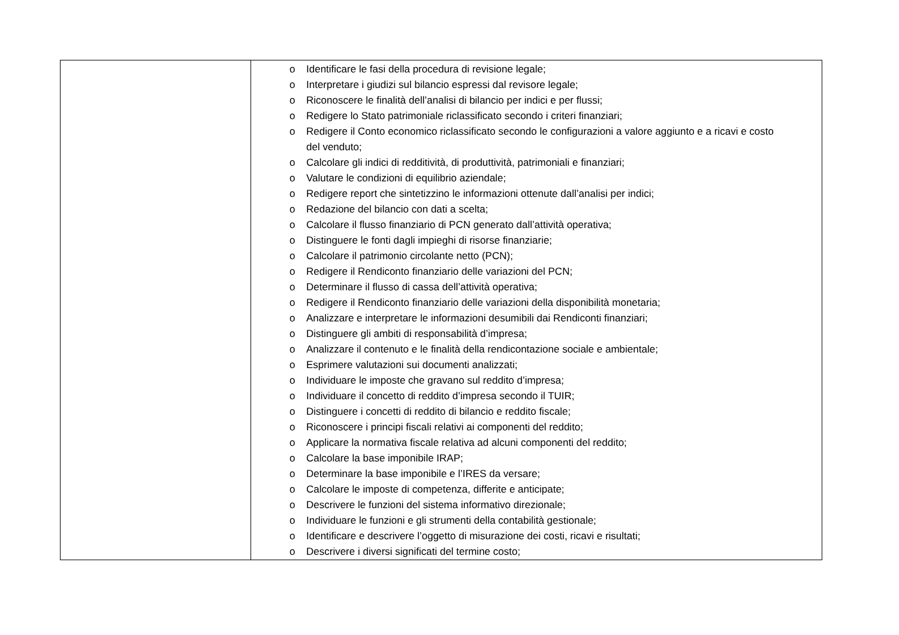| | o Identificare le fasi della procedura di revisione legale; o Interpretare i giudizi sul bilancio espressi dal revisore legale; o Riconoscere le finalità dell’analisi di bilancio per indici e per flussi; o Redigere lo Stato patrimoniale riclassificato secondo i criteri finanziari; o Redigere il Conto economico riclassificato secondo le configurazioni a valore aggiunto e a ricavi e costo del venduto; o Calcolare gli indici di redditività, di produttività, patrimoniali e finanziari; o Valutare le condizioni di equilibrio aziendale; o Redigere report che sintetizzino le informazioni ottenute dall’analisi per indici; o Redazione del bilancio con dati a scelta; o Calcolare il flusso finanziario di PCN generato dall’attività operativa; o Distinguere le fonti dagli impieghi di risorse finanziarie; o Calcolare il patrimonio circolante netto (PCN); o Redigere il Rendiconto finanziario delle variazioni del PCN; o Determinare il flusso di cassa dell’attività operativa; o Redigere il Rendiconto finanziario delle variazioni della disponibilità monetaria; o Analizzare e interpretare le informazioni desumibili dai Rendiconti finanziari; o Distinguere gli ambiti di responsabilità d’impresa; o Analizzare il contenuto e le finalità della rendicontazione sociale e ambientale; o Esprimere valutazioni sui documenti analizzati; o Individuare le imposte che gravano sul reddito d’impresa; o Individuare il concetto di reddito d’impresa secondo il TUIR; o Distinguere i concetti di reddito di bilancio e reddito fiscale; o Riconoscere i principi fiscali relativi ai componenti del reddito; o Applicare la normativa fiscale relativa ad alcuni componenti del reddito; o Calcolare la base imponibile IRAP; o Determinare la base imponibile e l’IRES da versare; o Calcolare le imposte di competenza, differite e anticipate; o Descrivere le funzioni del sistema informativo direzionale; o Individuare le funzioni e gli strumenti della contabilità gestionale; o Identificare e descrivere l’oggetto di misurazione dei costi, ricavi e risultati; o Descrivere i diversi significati del termine costo; |